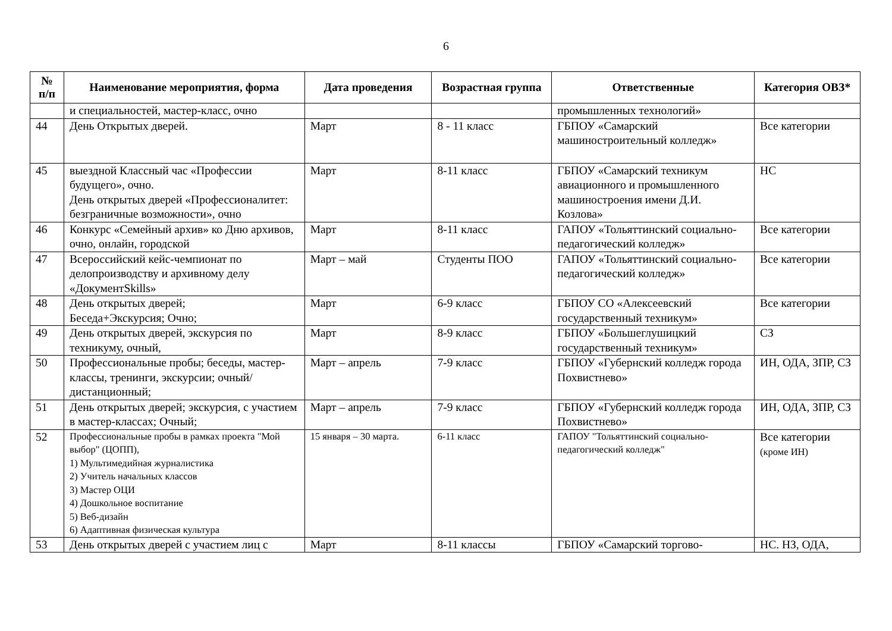6
| № п/п | Наименование мероприятия, форма | Дата проведения | Возрастная группа | Ответственные | Категория ОВЗ* |
| --- | --- | --- | --- | --- | --- |
| | и специальностей, мастер-класс, очно | | | промышленных технологий» | |
| 44 | День Открытых дверей. | Март | 8 - 11 класс | ГБПОУ «Самарский машиностроительный колледж» | Все категории |
| 45 | выездной Классный час «Профессии будущего», очно. День открытых дверей «Профессионалитет: безграничные возможности», очно | Март | 8-11 класс | ГБПОУ «Самарский техникум авиационного и промышленного машиностроения имени Д.И. Козлова» | НС |
| 46 | Конкурс «Семейный архив» ко Дню архивов, очно, онлайн, городской | Март | 8-11 класс | ГАПОУ «Тольяттинский социально-педагогический колледж» | Все категории |
| 47 | Всероссийский кейс-чемпионат по делопроизводству и архивному делу «ДокументSkills» | Март – май | Студенты ПОО | ГАПОУ «Тольяттинский социально-педагогический колледж» | Все категории |
| 48 | День открытых дверей; Беседа+Экскурсия; Очно; | Март | 6-9 класс | ГБПОУ СО «Алексеевский государственный техникум» | Все категории |
| 49 | День открытых дверей, экскурсия по техникуму, очный, | Март | 8-9 класс | ГБПОУ «Большеглушицкий государственный техникум» | СЗ |
| 50 | Профессиональные пробы; беседы, мастер-классы, тренинги, экскурсии; очный/дистанционный; | Март – апрель | 7-9 класс | ГБПОУ «Губернский колледж города Похвистнево» | ИН, ОДА, ЗПР, СЗ |
| 51 | День открытых дверей; экскурсия, с участием в мастер-классах; Очный; | Март – апрель | 7-9 класс | ГБПОУ «Губернский колледж города Похвистнево» | ИН, ОДА, ЗПР, СЗ |
| 52 | Профессиональные пробы в рамках проекта "Мой выбор" (ЦОПП), 1) Мультимедийная журналистика 2) Учитель начальных классов 3) Мастер ОЦИ 4) Дошкольное воспитание 5) Веб-дизайн 6) Адаптивная физическая культура | 15 января – 30 марта. | 6-11 класс | ГАПОУ "Тольяттинский социально-педагогический колледж" | Все категории (кроме ИН) |
| 53 | День открытых дверей с участием лиц с | Март | 8-11 классы | ГБПОУ «Самарский торгово- | НС. НЗ, ОДА, |